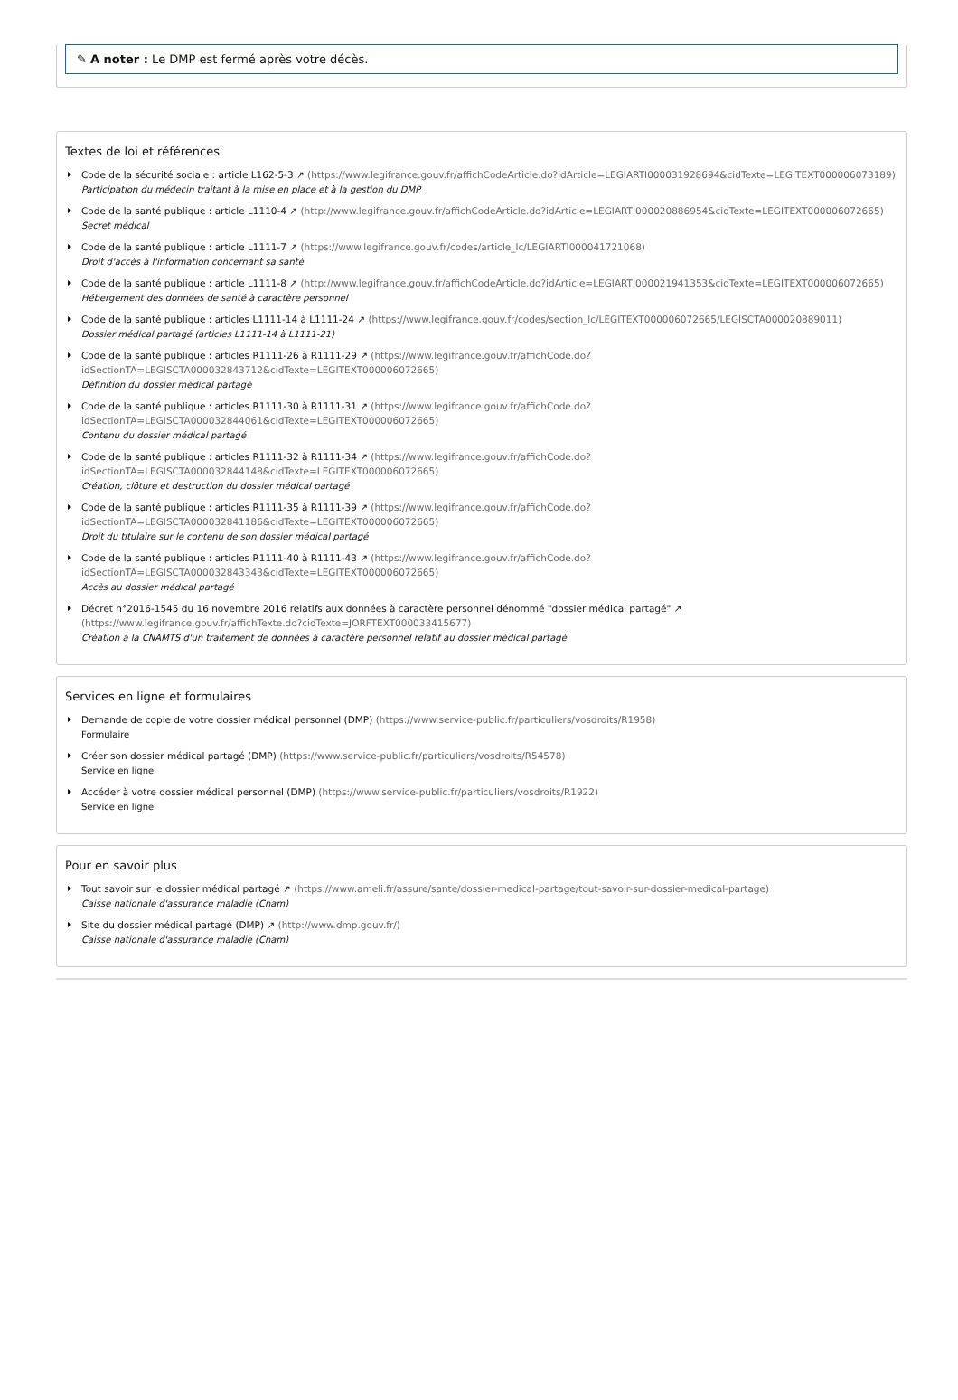✎ A noter : Le DMP est fermé après votre décès.
Textes de loi et références
Code de la sécurité sociale : article L162-5-3 ↗ (https://www.legifrance.gouv.fr/affichCodeArticle.do?idArticle=LEGIARTI000031928694&cidTexte=LEGITEXT000006073189)
Participation du médecin traitant à la mise en place et à la gestion du DMP
Code de la santé publique : article L1110-4 ↗ (http://www.legifrance.gouv.fr/affichCodeArticle.do?idArticle=LEGIARTI000020886954&cidTexte=LEGITEXT000006072665)
Secret médical
Code de la santé publique : article L1111-7 ↗ (https://www.legifrance.gouv.fr/codes/article_lc/LEGIARTI000041721068)
Droit d'accès à l'information concernant sa santé
Code de la santé publique : article L1111-8 ↗ (http://www.legifrance.gouv.fr/affichCodeArticle.do?idArticle=LEGIARTI000021941353&cidTexte=LEGITEXT000006072665)
Hébergement des données de santé à caractère personnel
Code de la santé publique : articles L1111-14 à L1111-24 ↗ (https://www.legifrance.gouv.fr/codes/section_lc/LEGITEXT000006072665/LEGISCTA000020889011)
Dossier médical partagé (articles L1111-14 à L1111-21)
Code de la santé publique : articles R1111-26 à R1111-29 ↗ (https://www.legifrance.gouv.fr/affichCode.do?idSectionTA=LEGISCTA000032843712&cidTexte=LEGITEXT000006072665)
Définition du dossier médical partagé
Code de la santé publique : articles R1111-30 à R1111-31 ↗ (https://www.legifrance.gouv.fr/affichCode.do?idSectionTA=LEGISCTA000032844061&cidTexte=LEGITEXT000006072665)
Contenu du dossier médical partagé
Code de la santé publique : articles R1111-32 à R1111-34 ↗ (https://www.legifrance.gouv.fr/affichCode.do?idSectionTA=LEGISCTA000032844148&cidTexte=LEGITEXT000006072665)
Création, clôture et destruction du dossier médical partagé
Code de la santé publique : articles R1111-35 à R1111-39 ↗ (https://www.legifrance.gouv.fr/affichCode.do?idSectionTA=LEGISCTA000032841186&cidTexte=LEGITEXT000006072665)
Droit du titulaire sur le contenu de son dossier médical partagé
Code de la santé publique : articles R1111-40 à R1111-43 ↗ (https://www.legifrance.gouv.fr/affichCode.do?idSectionTA=LEGISCTA000032843343&cidTexte=LEGITEXT000006072665)
Accès au dossier médical partagé
Décret n°2016-1545 du 16 novembre 2016 relatifs aux données à caractère personnel dénommé "dossier médical partagé" ↗ (https://www.legifrance.gouv.fr/affichTexte.do?cidTexte=JORFTEXT000033415677)
Création à la CNAMTS d'un traitement de données à caractère personnel relatif au dossier médical partagé
Services en ligne et formulaires
Demande de copie de votre dossier médical personnel (DMP) (https://www.service-public.fr/particuliers/vosdroits/R1958)
Formulaire
Créer son dossier médical partagé (DMP) (https://www.service-public.fr/particuliers/vosdroits/R54578)
Service en ligne
Accéder à votre dossier médical personnel (DMP) (https://www.service-public.fr/particuliers/vosdroits/R1922)
Service en ligne
Pour en savoir plus
Tout savoir sur le dossier médical partagé ↗ (https://www.ameli.fr/assure/sante/dossier-medical-partage/tout-savoir-sur-dossier-medical-partage)
Caisse nationale d'assurance maladie (Cnam)
Site du dossier médical partagé (DMP) ↗ (http://www.dmp.gouv.fr/)
Caisse nationale d'assurance maladie (Cnam)